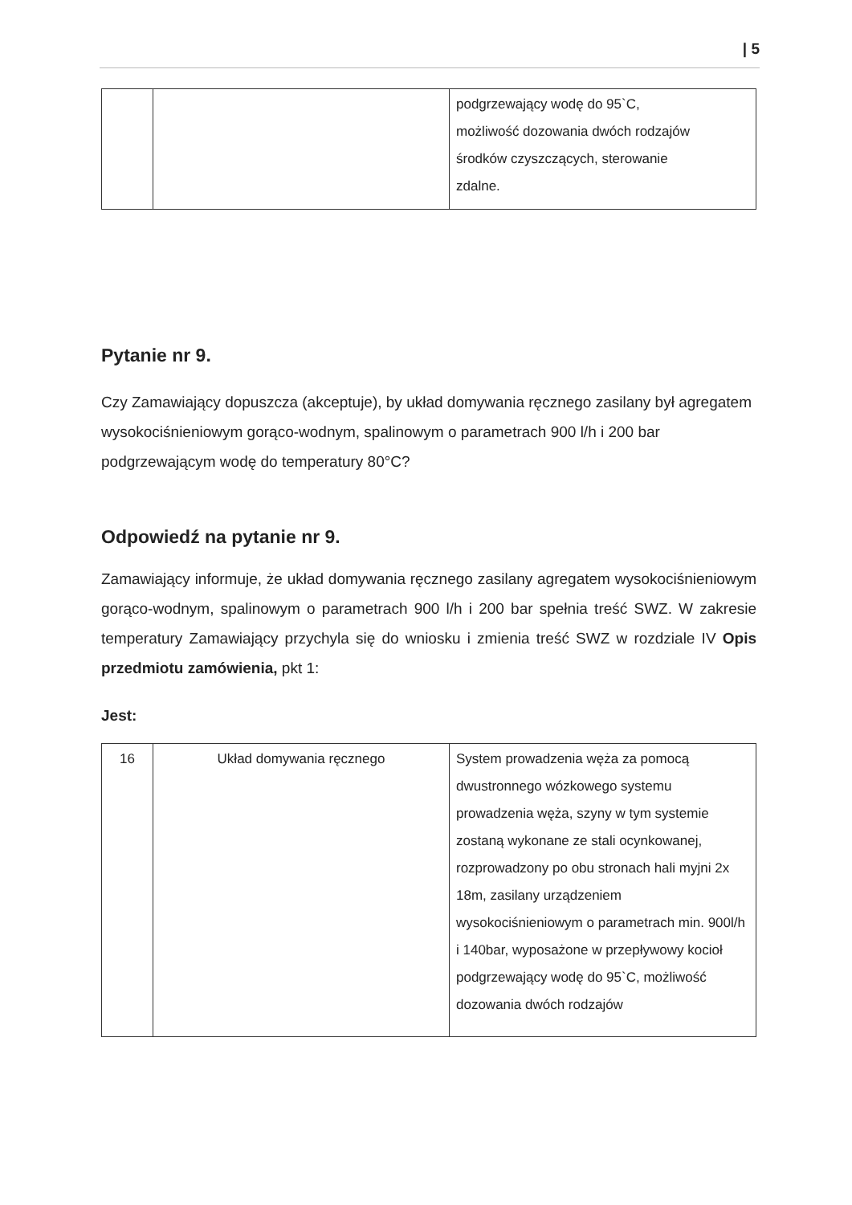| 5
| | | podgrzewający wodę do 95`C, możliwość dozowania dwóch rodzajów środków czyszczących, sterowanie zdalne. |
Pytanie nr 9.
Czy Zamawiający dopuszcza (akceptuje), by układ domywania ręcznego zasilany był agregatem wysokociśnieniowym gorąco-wodnym, spalinowym o parametrach 900 l/h i 200 bar podgrzewającym wodę do temperatury 80°C?
Odpowiedź na pytanie nr 9.
Zamawiający informuje, że układ domywania ręcznego zasilany agregatem wysokociśnieniowym gorąco-wodnym, spalinowym o parametrach 900 l/h i 200 bar spełnia treść SWZ. W zakresie temperatury Zamawiający przychyla się do wniosku i zmienia treść SWZ w rozdziale IV Opis przedmiotu zamówienia, pkt 1:
Jest:
| 16 | Układ domywania ręcznego | System prowadzenia węża za pomocą dwustronnego wózkowego systemu prowadzenia węża, szyny w tym systemie zostaną wykonane ze stali ocynkowanej, rozprowadzony po obu stronach hali myjni 2x 18m, zasilany urządzeniem wysokociśnieniowym o parametrach min. 900l/h i 140bar, wyposażone w przepływowy kocioł podgrzewający wodę do 95`C, możliwość dozowania dwóch rodzajów |